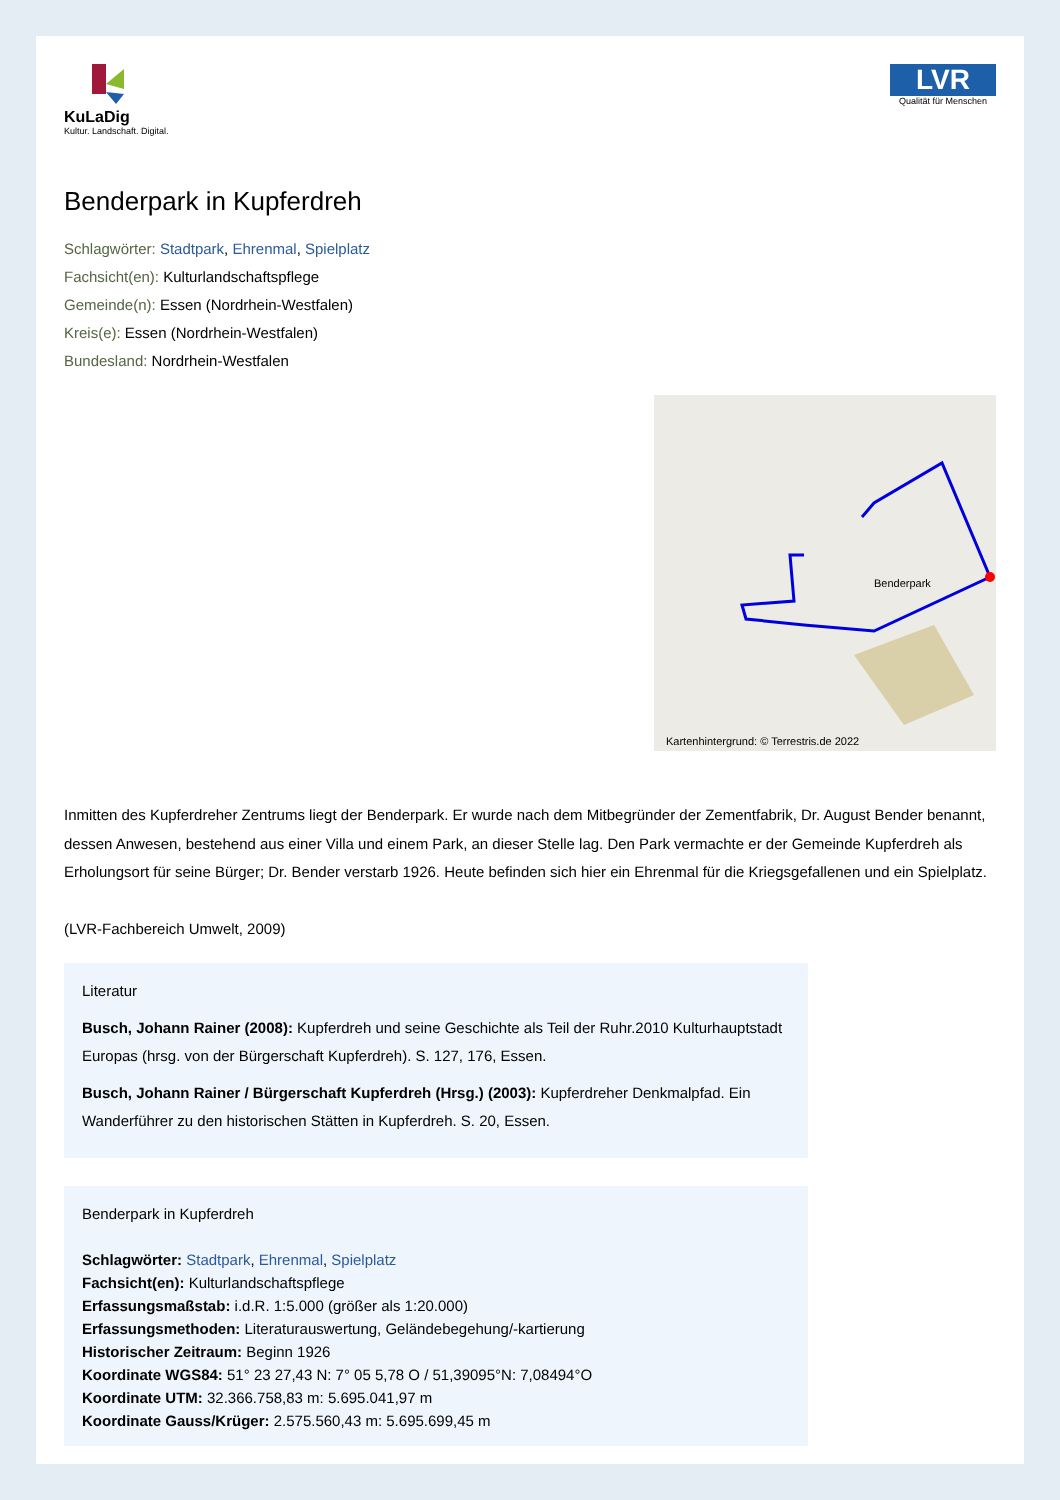KuLaDig
Kultur. Landschaft. Digital.
LVR
Qualität für Menschen
Benderpark in Kupferdreh
Schlagwörter: Stadtpark, Ehrenmal, Spielplatz
Fachsicht(en): Kulturlandschaftspflege
Gemeinde(n): Essen (Nordrhein-Westfalen)
Kreis(e): Essen (Nordrhein-Westfalen)
Bundesland: Nordrhein-Westfalen
Benderpark
Kartenhintergrund: © Terrestris.de 2022
Inmitten des Kupferdreher Zentrums liegt der Benderpark. Er wurde nach dem Mitbegründer der Zementfabrik, Dr. August Bender benannt, dessen Anwesen, bestehend aus einer Villa und einem Park, an dieser Stelle lag. Den Park vermachte er der Gemeinde Kupferdreh als Erholungsort für seine Bürger; Dr. Bender verstarb 1926. Heute befinden sich hier ein Ehrenmal für die Kriegsgefallenen und ein Spielplatz.
(LVR-Fachbereich Umwelt, 2009)
Literatur
Busch, Johann Rainer (2008): Kupferdreh und seine Geschichte als Teil der Ruhr.2010 Kulturhauptstadt Europas (hrsg. von der Bürgerschaft Kupferdreh). S. 127, 176, Essen.
Busch, Johann Rainer / Bürgerschaft Kupferdreh (Hrsg.) (2003): Kupferdreher Denkmalpfad. Ein Wanderführer zu den historischen Stätten in Kupferdreh. S. 20, Essen.
Benderpark in Kupferdreh
Schlagwörter: Stadtpark, Ehrenmal, Spielplatz
Fachsicht(en): Kulturlandschaftspflege
Erfassungsmaßstab: i.d.R. 1:5.000 (größer als 1:20.000)
Erfassungsmethoden: Literaturauswertung, Geländebegehung/-kartierung
Historischer Zeitraum: Beginn 1926
Koordinate WGS84: 51° 23 27,43 N: 7° 05 5,78 O / 51,39095°N: 7,08494°O
Koordinate UTM: 32.366.758,83 m: 5.695.041,97 m
Koordinate Gauss/Krüger: 2.575.560,43 m: 5.695.699,45 m